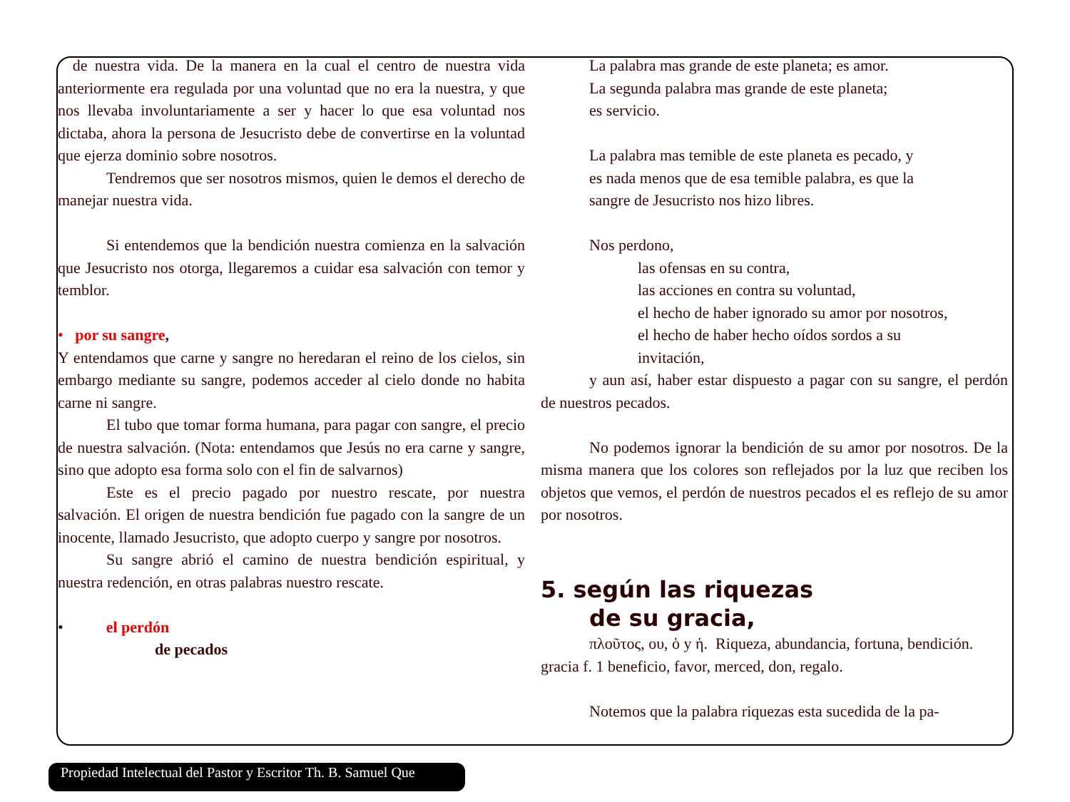de nuestra vida. De la manera en la cual el centro de nuestra vida anteriormente era regulada por una voluntad que no era la nuestra, y que nos llevaba involuntariamente a ser y hacer lo que esa voluntad nos dictaba, ahora la persona de Jesucristo debe de convertirse en la voluntad que ejerza dominio sobre nosotros.
Tendremos que ser nosotros mismos, quien le demos el derecho de manejar nuestra vida.
Si entendemos que la bendición nuestra comienza en la salvación que Jesucristo nos otorga, llegaremos a cuidar esa salvación con temor y temblor.
• por su sangre,
Y entendamos que carne y sangre no heredaran el reino de los cielos, sin embargo mediante su sangre, podemos acceder al cielo donde no habita carne ni sangre.
El tubo que tomar forma humana, para pagar con sangre, el precio de nuestra salvación. (Nota: entendamos que Jesús no era carne y sangre, sino que adopto esa forma solo con el fin de salvarnos)
Este es el precio pagado por nuestro rescate, por nuestra salvación. El origen de nuestra bendición fue pagado con la sangre de un inocente, llamado Jesucristo, que adopto cuerpo y sangre por nosotros.
Su sangre abrió el camino de nuestra bendición espiritual, y nuestra redención, en otras palabras nuestro rescate.
• el perdón
de pecados
La palabra mas grande de este planeta; es amor.
La segunda palabra mas grande de este planeta;
es servicio.
La palabra mas temible de este planeta es pecado, y
es nada menos que de esa temible palabra, es que la
sangre de Jesucristo nos hizo libres.
Nos perdono,
las ofensas en su contra,
las acciones en contra su voluntad,
el hecho de haber ignorado su amor por nosotros,
el hecho de haber hecho oídos sordos a su
invitación,
y aun así, haber estar dispuesto a pagar con su sangre, el perdón de nuestros pecados.
No podemos ignorar la bendición de su amor por nosotros. De la misma manera que los colores son reflejados por la luz que reciben los objetos que vemos, el perdón de nuestros pecados el es reflejo de su amor por nosotros.
5. según las riquezas
de su gracia,
πλοῦτος, ου, ὁ y ἡ. Riqueza, abundancia, fortuna, bendición.
gracia f. 1 beneficio, favor, merced, don, regalo.
Notemos que la palabra riquezas esta sucedida de la pa-
Propiedad Intelectual del Pastor y Escritor Th. B. Samuel Que